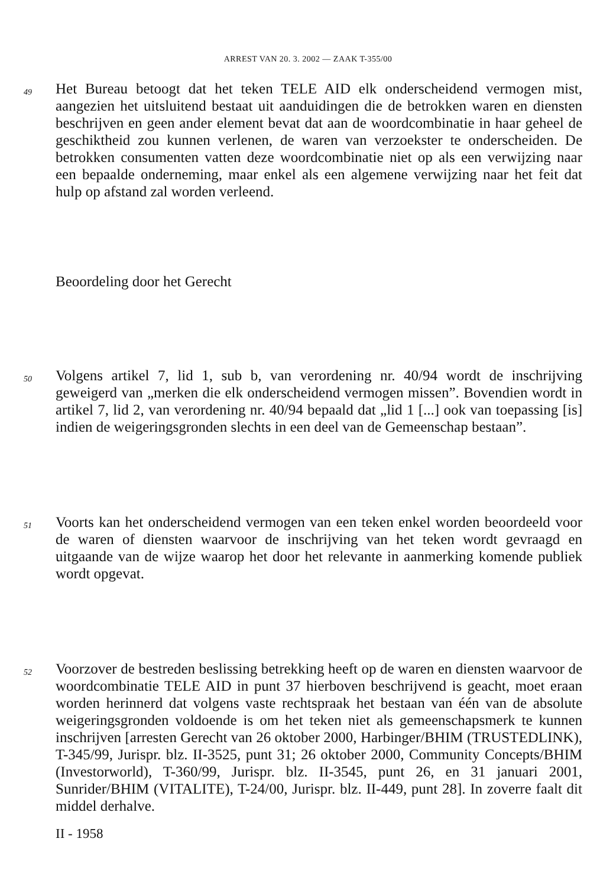ARREST VAN 20. 3. 2002 — ZAAK T-355/00
49
Het Bureau betoogt dat het teken TELE AID elk onderscheidend vermogen mist, aangezien het uitsluitend bestaat uit aanduidingen die de betrokken waren en diensten beschrijven en geen ander element bevat dat aan de woordcombinatie in haar geheel de geschiktheid zou kunnen verlenen, de waren van verzoekster te onderscheiden. De betrokken consumenten vatten deze woordcombinatie niet op als een verwijzing naar een bepaalde onderneming, maar enkel als een algemene verwijzing naar het feit dat hulp op afstand zal worden verleend.
Beoordeling door het Gerecht
50
Volgens artikel 7, lid 1, sub b, van verordening nr. 40/94 wordt de inschrijving geweigerd van „merken die elk onderscheidend vermogen missen”. Bovendien wordt in artikel 7, lid 2, van verordening nr. 40/94 bepaald dat „lid 1 [...] ook van toepassing [is] indien de weigeringsgronden slechts in een deel van de Gemeenschap bestaan”.
51
Voorts kan het onderscheidend vermogen van een teken enkel worden beoordeeld voor de waren of diensten waarvoor de inschrijving van het teken wordt gevraagd en uitgaande van de wijze waarop het door het relevante in aanmerking komende publiek wordt opgevat.
52
Voorzover de bestreden beslissing betrekking heeft op de waren en diensten waarvoor de woordcombinatie TELE AID in punt 37 hierboven beschrijvend is geacht, moet eraan worden herinnerd dat volgens vaste rechtspraak het bestaan van één van de absolute weigeringsgronden voldoende is om het teken niet als gemeenschapsmerk te kunnen inschrijven [arresten Gerecht van 26 oktober 2000, Harbinger/BHIM (TRUSTEDLINK), T-345/99, Jurispr. blz. II-3525, punt 31; 26 oktober 2000, Community Concepts/BHIM (Investorworld), T-360/99, Jurispr. blz. II-3545, punt 26, en 31 januari 2001, Sunrider/BHIM (VITALITE), T-24/00, Jurispr. blz. II-449, punt 28]. In zoverre faalt dit middel derhalve.
II - 1958